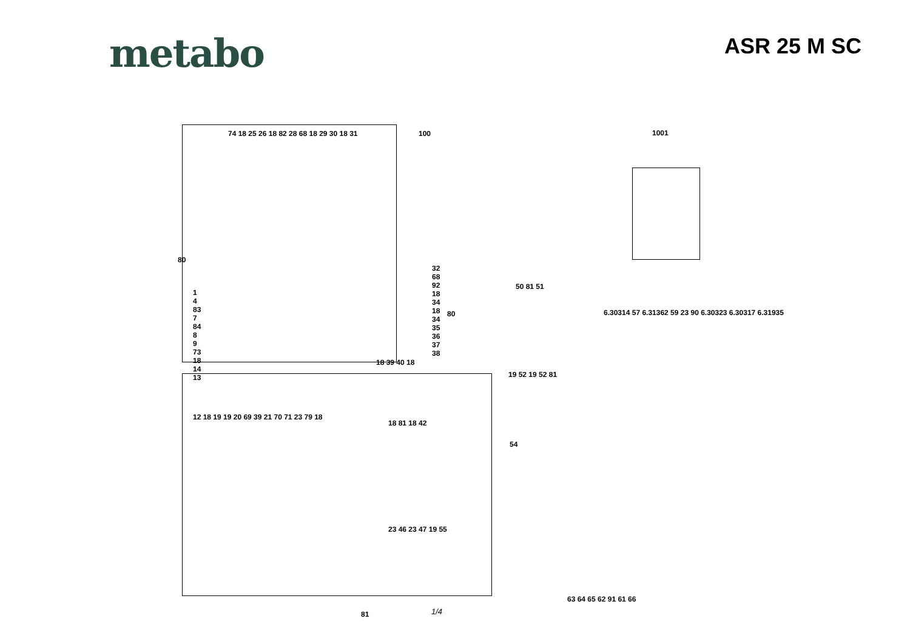metabo
ASR 25 M SC
74 18 25 26 18 82 28 68 18 29 30 18 31
100 1001
80
1
4
83
7
84
8
9
73
18
14
13
32
68
92
18
34
18
34
35
36
37
38
80
18 39 40 18
50 81 51
19 52 19 52 81
6.30314 57 6.31362 59 23 90 6.30323 6.30317 6.31935
12 18 19 19 20 69 39 21 70 71 23 79 18
18 81 18 42
54
23 46 23 47 19 55
63 64 65 62 91 61 66
81
1/4